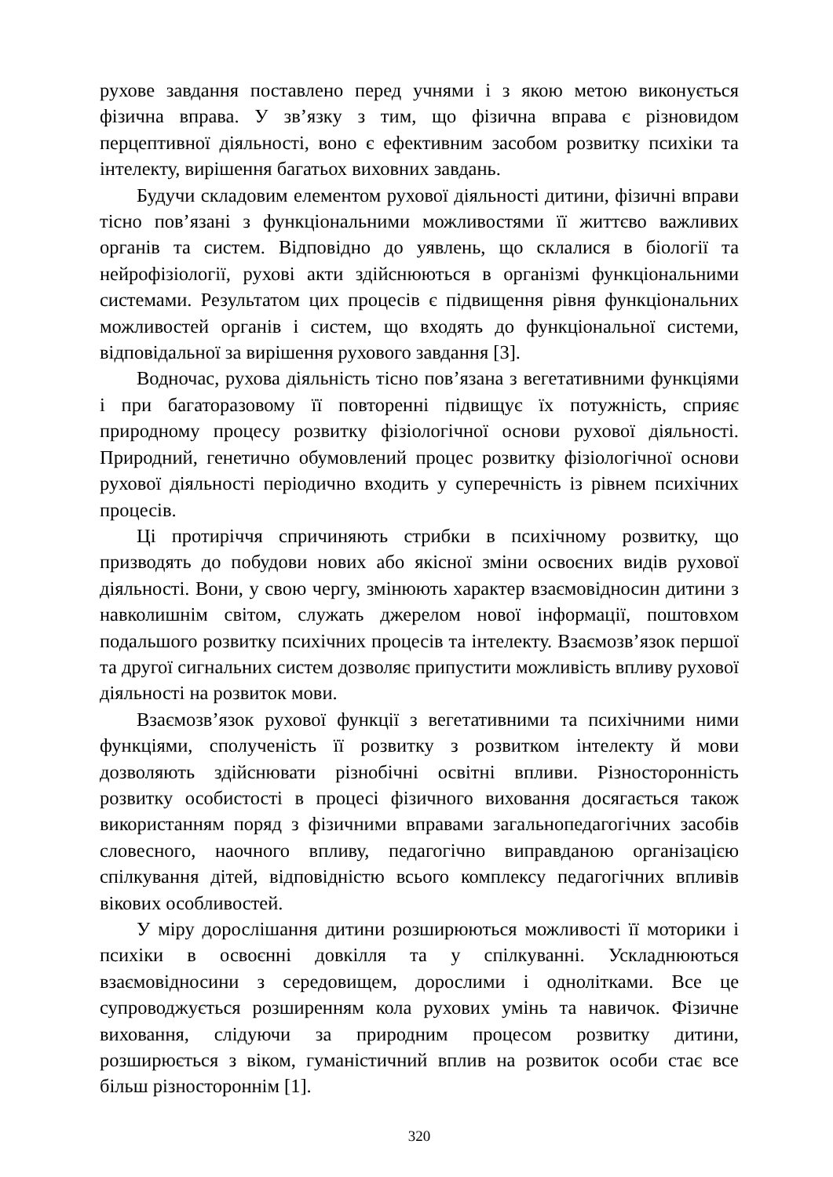рухове завдання поставлено перед учнями і з якою метою виконується фізична вправа. У зв’язку з тим, що фізична вправа є різновидом перцептивної діяльності, воно є ефективним засобом розвитку психіки та інтелекту, вирішення багатьох виховних завдань.
Будучи складовим елементом рухової діяльності дитини, фізичні вправи тісно пов’язані з функціональними можливостями її життєво важливих органів та систем. Відповідно до уявлень, що склалися в біології та нейрофізіології, рухові акти здійснюються в організмі функціональними системами. Результатом цих процесів є підвищення рівня функціональних можливостей органів і систем, що входять до функціональної системи, відповідальної за вирішення рухового завдання [3].
Водночас, рухова діяльність тісно пов’язана з вегетативними функціями і при багаторазовому її повторенні підвищує їх потужність, сприяє природному процесу розвитку фізіологічної основи рухової діяльності. Природний, генетично обумовлений процес розвитку фізіологічної основи рухової діяльності періодично входить у суперечність із рівнем психічних процесів.
Ці протиріччя спричиняють стрибки в психічному розвитку, що призводять до побудови нових або якісної зміни освоєних видів рухової діяльності. Вони, у свою чергу, змінюють характер взаємовідносин дитини з навколишнім світом, служать джерелом нової інформації, поштовхом подальшого розвитку психічних процесів та інтелекту. Взаємозв’язок першої та другої сигнальних систем дозволяє припустити можливість впливу рухової діяльності на розвиток мови.
Взаємозв’язок рухової функції з вегетативними та психічними ними функціями, сполученість її розвитку з розвитком інтелекту й мови дозволяють здійснювати різнобічні освітні впливи. Різносторонність розвитку особистості в процесі фізичного виховання досягається також використанням поряд з фізичними вправами загальнопедагогічних засобів словесного, наочного впливу, педагогічно виправданою організацією спілкування дітей, відповідністю всього комплексу педагогічних впливів вікових особливостей.
У міру дорослішання дитини розширюються можливості її моторики і психіки в освоєнні довкілля та у спілкуванні. Ускладнюються взаємовідносини з середовищем, дорослими і однолітками. Все це супроводжується розширенням кола рухових умінь та навичок. Фізичне виховання, слідуючи за природним процесом розвитку дитини, розширюється з віком, гуманістичний вплив на розвиток особи стає все більш різностороннім [1].
320